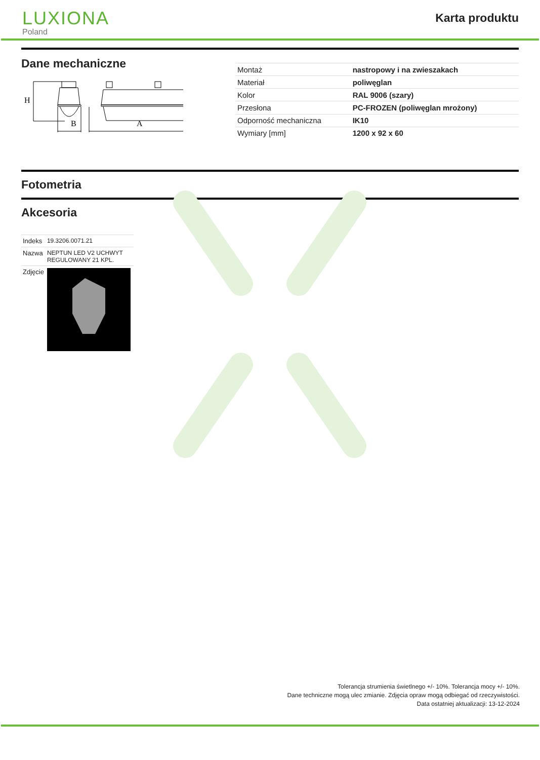LUXIONA
Poland
Karta produktu
Dane mechaniczne
B
A
H
| Montaż | nastropowy i na zwieszakach |
| Materiał | poliwęglan |
| Kolor | RAL 9006 (szary) |
| Przesłona | PC-FROZEN (poliwęglan mrożony) |
| Odporność mechaniczna | IK10 |
| Wymiary [mm] | 1200 x 92 x 60 |
Fotometria
Akcesoria
| Indeks | 19.3206.0071.21 |
| Nazwa | NEPTUN LED V2 UCHWYT REGULOWANY 21 KPL. |
| Zdjęcie | |
Tolerancja strumienia świetlnego +/- 10%. Tolerancja mocy +/- 10%.
Dane techniczne mogą ulec zmianie. Zdjęcia opraw mogą odbiegać od rzeczywistości.
Data ostatniej aktualizacji: 13-12-2024